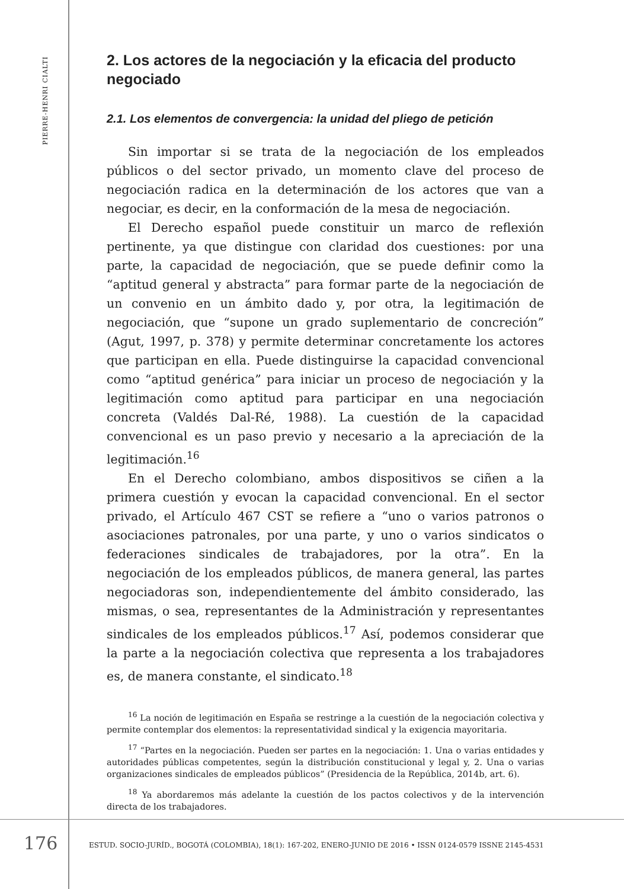PIERRE-HENRI CIALTI
2. Los actores de la negociación y la eficacia del producto negociado
2.1. Los elementos de convergencia: la unidad del pliego de petición
Sin importar si se trata de la negociación de los empleados públicos o del sector privado, un momento clave del proceso de negociación radica en la determinación de los actores que van a negociar, es decir, en la conformación de la mesa de negociación.
El Derecho español puede constituir un marco de reflexión pertinente, ya que distingue con claridad dos cuestiones: por una parte, la capacidad de negociación, que se puede definir como la “aptitud general y abstracta” para formar parte de la negociación de un convenio en un ámbito dado y, por otra, la legitimación de negociación, que “supone un grado suplementario de concreción” (Agut, 1997, p. 378) y permite determinar concretamente los actores que participan en ella. Puede distinguirse la capacidad convencional como “aptitud genérica” para iniciar un proceso de negociación y la legitimación como aptitud para participar en una negociación concreta (Valdés Dal-Ré, 1988). La cuestión de la capacidad convencional es un paso previo y necesario a la apreciación de la legitimación.<sup>16</sup>
En el Derecho colombiano, ambos dispositivos se ciñen a la primera cuestión y evocan la capacidad convencional. En el sector privado, el Artículo 467 CST se refiere a “uno o varios patronos o asociaciones patronales, por una parte, y uno o varios sindicatos o federaciones sindicales de trabajadores, por la otra”. En la negociación de los empleados públicos, de manera general, las partes negociadoras son, independientemente del ámbito considerado, las mismas, o sea, representantes de la Administración y representantes sindicales de los empleados públicos.<sup>17</sup> Así, podemos considerar que la parte a la negociación colectiva que representa a los trabajadores es, de manera constante, el sindicato.<sup>18</sup>
<sup>16</sup> La noción de legitimación en España se restringe a la cuestión de la negociación colectiva y permite contemplar dos elementos: la representatividad sindical y la exigencia mayoritaria.
<sup>17</sup> “Partes en la negociación. Pueden ser partes en la negociación: 1. Una o varias entidades y autoridades públicas competentes, según la distribución constitucional y legal y, 2. Una o varias organizaciones sindicales de empleados públicos” (Presidencia de la República, 2014b, art. 6).
<sup>18</sup> Ya abordaremos más adelante la cuestión de los pactos colectivos y de la intervención directa de los trabajadores.
176 ESTUD. SOCIO-JURÍD., BOGOTÁ (COLOMBIA), 18(1): 167-202, ENERO-JUNIO DE 2016 • ISSN 0124-0579 ISSNE 2145-4531